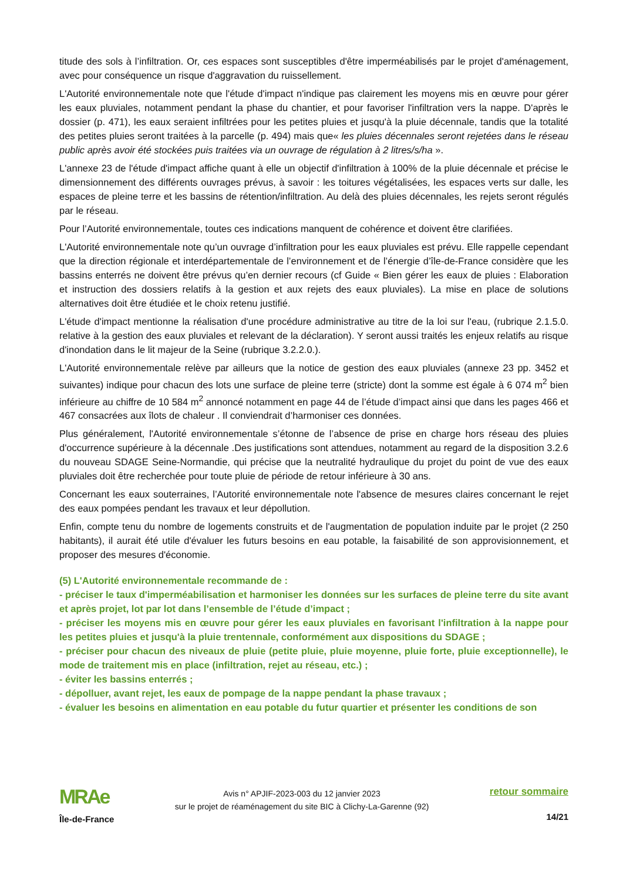titude des sols à l’infiltration. Or, ces espaces sont susceptibles d'être imperméabilisés par le projet d'aménagement, avec pour conséquence un risque d'aggravation du ruissellement.
L'Autorité environnementale note que l'étude d'impact n'indique pas clairement les moyens mis en œuvre pour gérer les eaux pluviales, notamment pendant la phase du chantier, et pour favoriser l'infiltration vers la nappe. D'après le dossier (p. 471), les eaux seraient infiltrées pour les petites pluies et jusqu'à la pluie décennale, tandis que la totalité des petites pluies seront traitées à la parcelle (p. 494) mais que« les pluies décennales seront rejetées dans le réseau public après avoir été stockées puis traitées via un ouvrage de régulation à 2 litres/s/ha ».
L'annexe 23 de l'étude d'impact affiche quant à elle un objectif d'infiltration à 100% de la pluie décennale et précise le dimensionnement des différents ouvrages prévus, à savoir : les toitures végétalisées, les espaces verts sur dalle, les espaces de pleine terre et les bassins de rétention/infiltration. Au delà des pluies décennales, les rejets seront régulés par le réseau.
Pour l’Autorité environnementale, toutes ces indications manquent de cohérence et doivent être clarifiées.
L'Autorité environnementale note qu’un ouvrage d’infiltration pour les eaux pluviales est prévu. Elle rappelle cependant que la direction régionale et interdépartementale de l’environnement et de l’énergie d’île-de-France considère que les bassins enterrés ne doivent être prévus qu’en dernier recours (cf Guide « Bien gérer les eaux de pluies : Elaboration et instruction des dossiers relatifs à la gestion et aux rejets des eaux pluviales). La mise en place de solutions alternatives doit être étudiée et le choix retenu justifié.
L'étude d'impact mentionne la réalisation d'une procédure administrative au titre de la loi sur l'eau, (rubrique 2.1.5.0. relative à la gestion des eaux pluviales et relevant de la déclaration). Y seront aussi traités les enjeux relatifs au risque d'inondation dans le lit majeur de la Seine (rubrique 3.2.2.0.).
L'Autorité environnementale relève par ailleurs que la notice de gestion des eaux pluviales (annexe 23 pp. 3452 et suivantes) indique pour chacun des lots une surface de pleine terre (stricte) dont la somme est égale à 6 074 m<sup>2</sup> bien inférieure au chiffre de 10 584 m<sup>2</sup> annoncé notamment en page 44 de l’étude d’impact ainsi que dans les pages 466 et 467 consacrées aux îlots de chaleur . Il conviendrait d’harmoniser ces données.
Plus généralement, l'Autorité environnementale s’étonne de l’absence de prise en charge hors réseau des pluies d'occurrence supérieure à la décennale .Des justifications sont attendues, notamment au regard de la disposition 3.2.6 du nouveau SDAGE Seine-Normandie, qui précise que la neutralité hydraulique du projet du point de vue des eaux pluviales doit être recherchée pour toute pluie de période de retour inférieure à 30 ans.
Concernant les eaux souterraines, l’Autorité environnementale note l'absence de mesures claires concernant le rejet des eaux pompées pendant les travaux et leur dépollution.
Enfin, compte tenu du nombre de logements construits et de l'augmentation de population induite par le projet (2 250 habitants), il aurait été utile d'évaluer les futurs besoins en eau potable, la faisabilité de son approvisionnement, et proposer des mesures d'économie.
(5) L'Autorité environnementale recommande de :
- préciser le taux d'imperméabilisation et harmoniser les données sur les surfaces de pleine terre du site avant et après projet, lot par lot dans l’ensemble de l’étude d’impact ;
- préciser les moyens mis en œuvre pour gérer les eaux pluviales en favorisant l'infiltration à la nappe pour les petites pluies et jusqu'à la pluie trentennale, conformément aux dispositions du SDAGE ;
- préciser pour chacun des niveaux de pluie (petite pluie, pluie moyenne, pluie forte, pluie exceptionnelle), le mode de traitement mis en place (infiltration, rejet au réseau, etc.) ;
- éviter les bassins enterrés ;
- dépolluer, avant rejet, les eaux de pompage de la nappe pendant la phase travaux ;
- évaluer les besoins en alimentation en eau potable du futur quartier et présenter les conditions de son
MRAe
Île-de-France
Avis n° APJIF-2023-003 du 12 janvier 2023
sur le projet de réaménagement du site BIC à Clichy-La-Garenne (92)
retour sommaire
14/21